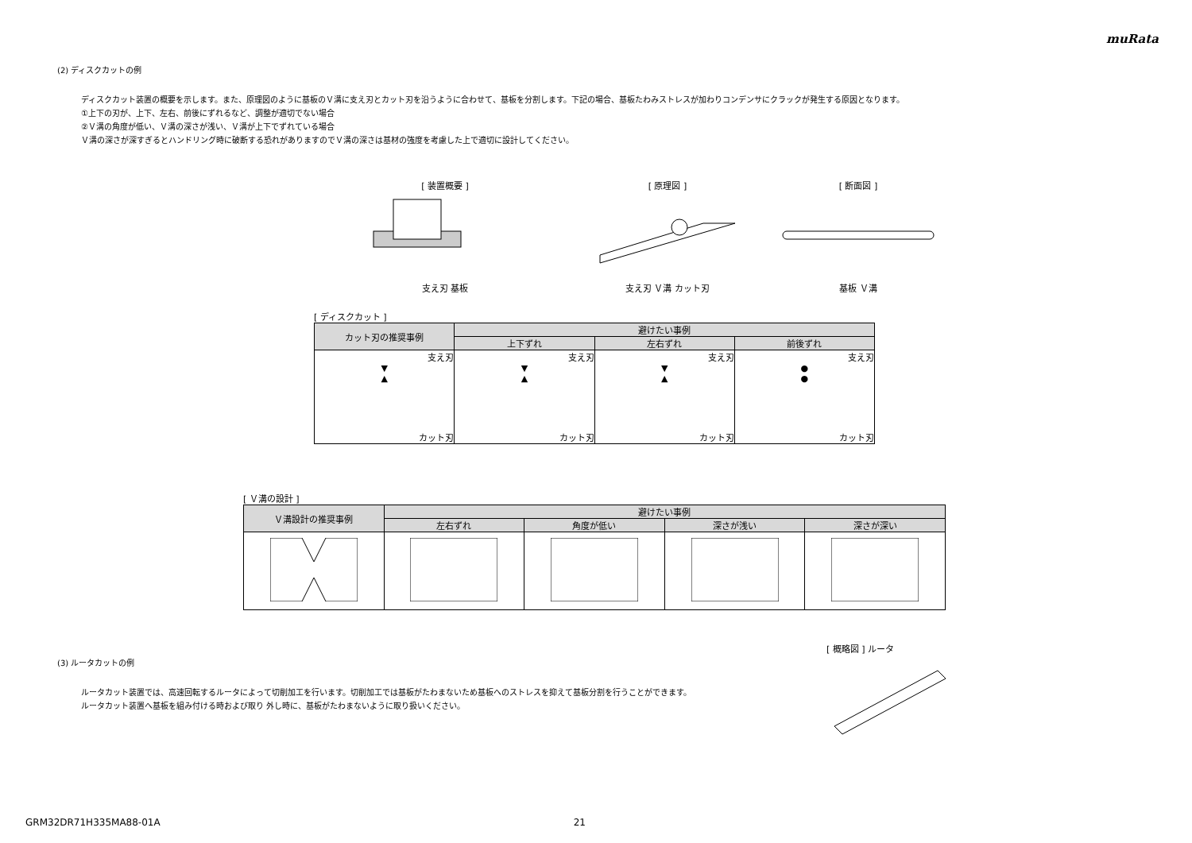muRata
(2) ディスクカットの例
ディスクカット装置の概要を示します。また、原理図のように基板のＶ溝に支え刃とカット刃を沿うように合わせて、基板を分割します。下記の場合、基板たわみストレスが加わりコンデンサにクラックが発生する原因となります。
①上下の刃が、上下、左右、前後にずれるなど、調整が適切でない場合
②Ｖ溝の角度が低い、Ｖ溝の深さが浅い、Ｖ溝が上下でずれている場合
Ｖ溝の深さが深すぎるとハンドリング時に破断する恐れがありますのでＶ溝の深さは基材の強度を考慮した上で適切に設計してください。
[ 装置概要 ]
支え刃 基板
[ 原理図 ]
支え刃 Ｖ溝 カット刃
[ 断面図 ]
基板 Ｖ溝
[ ディスクカット ]
| カット刃の推奨事例 | 避けたい事例 | | |
| --- | --- | --- | --- |
| | 上下ずれ | 左右ずれ | 前後ずれ |
| 支え刃 ▼ ▲ カット刃 | 支え刃 ▼ ▲ カット刃 | 支え刃 ▼ ▲ カット刃 | 支え刃 ● ● カット刃 |
[ Ｖ溝の設計 ]
| Ｖ溝設計の推奨事例 | 避けたい事例 | | | |
| --- | --- | --- | --- | --- |
| | 左右ずれ | 角度が低い | 深さが浅い | 深さが深い |
(3) ルータカットの例
ルータカット装置では、高速回転するルータによって切削加工を行います。切削加工では基板がたわまないため基板へのストレスを抑えて基板分割を行うことができます。
ルータカット装置へ基板を組み付ける時および取り 外し時に、基板がたわまないように取り扱いください。
[ 概略図 ] ルータ
GRM32DR71H335MA88-01A 21